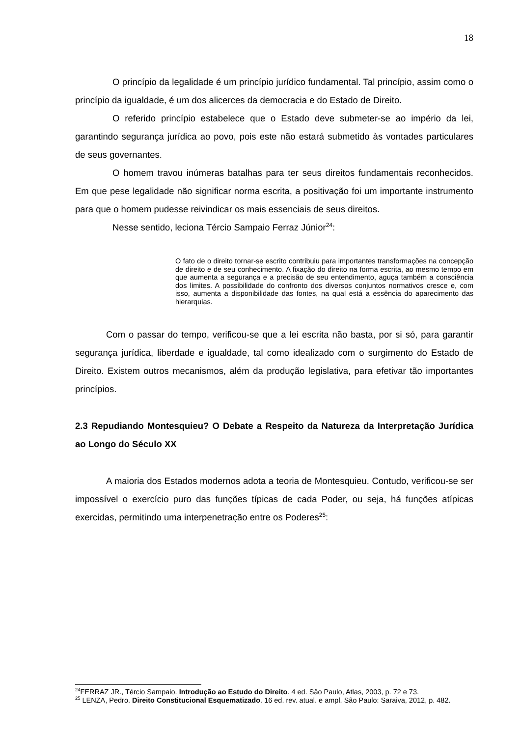18
O princípio da legalidade é um princípio jurídico fundamental. Tal princípio, assim como o princípio da igualdade, é um dos alicerces da democracia e do Estado de Direito.
O referido princípio estabelece que o Estado deve submeter-se ao império da lei, garantindo segurança jurídica ao povo, pois este não estará submetido às vontades particulares de seus governantes.
O homem travou inúmeras batalhas para ter seus direitos fundamentais reconhecidos. Em que pese legalidade não significar norma escrita, a positivação foi um importante instrumento para que o homem pudesse reivindicar os mais essenciais de seus direitos.
Nesse sentido, leciona Tércio Sampaio Ferraz Júnior<sup>24</sup>:
O fato de o direito tornar-se escrito contribuiu para importantes transformações na concepção de direito e de seu conhecimento. A fixação do direito na forma escrita, ao mesmo tempo em que aumenta a segurança e a precisão de seu entendimento, aguça também a consciência dos limites. A possibilidade do confronto dos diversos conjuntos normativos cresce e, com isso, aumenta a disponibilidade das fontes, na qual está a essência do aparecimento das hierarquias.
Com o passar do tempo, verificou-se que a lei escrita não basta, por si só, para garantir segurança jurídica, liberdade e igualdade, tal como idealizado com o surgimento do Estado de Direito. Existem outros mecanismos, além da produção legislativa, para efetivar tão importantes princípios.
2.3 Repudiando Montesquieu? O Debate a Respeito da Natureza da Interpretação Jurídica ao Longo do Século XX
A maioria dos Estados modernos adota a teoria de Montesquieu. Contudo, verificou-se ser impossível o exercício puro das funções típicas de cada Poder, ou seja, há funções atípicas exercidas, permitindo uma interpenetração entre os Poderes<sup>25</sup>:
<sup>24</sup>FERRAZ JR., Tércio Sampaio. Introdução ao Estudo do Direito. 4 ed. São Paulo, Atlas, 2003, p. 72 e 73.
<sup>25</sup> LENZA, Pedro. Direito Constitucional Esquematizado. 16 ed. rev. atual. e ampl. São Paulo: Saraiva, 2012, p. 482.